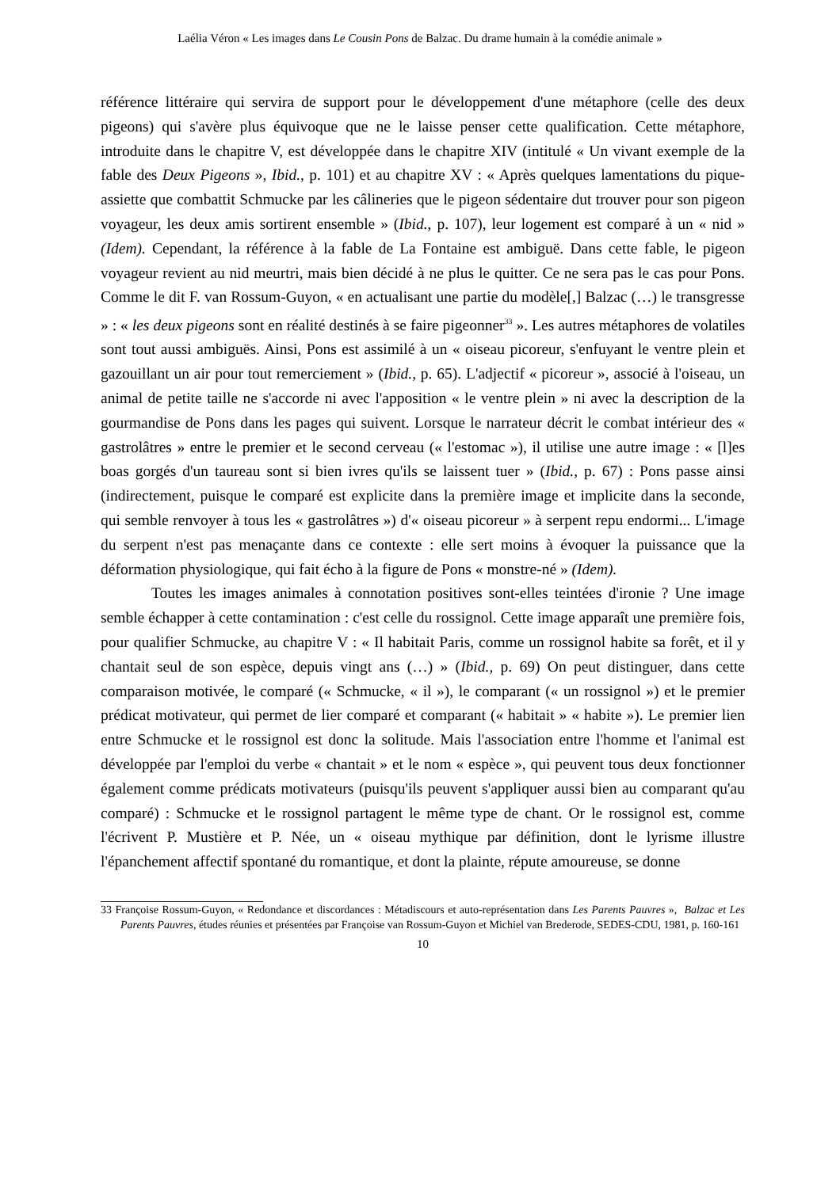Laélia Véron « Les images dans Le Cousin Pons de Balzac. Du drame humain à la comédie animale »
référence littéraire qui servira de support pour le développement d'une métaphore (celle des deux pigeons) qui s'avère plus équivoque que ne le laisse penser cette qualification. Cette métaphore, introduite dans le chapitre V, est développée dans le chapitre XIV (intitulé « Un vivant exemple de la fable des Deux Pigeons », Ibid., p. 101) et au chapitre XV : « Après quelques lamentations du pique-assiette que combattit Schmucke par les câlineries que le pigeon sédentaire dut trouver pour son pigeon voyageur, les deux amis sortirent ensemble » (Ibid., p. 107), leur logement est comparé à un « nid » (Idem). Cependant, la référence à la fable de La Fontaine est ambiguë. Dans cette fable, le pigeon voyageur revient au nid meurtri, mais bien décidé à ne plus le quitter. Ce ne sera pas le cas pour Pons. Comme le dit F. van Rossum-Guyon, « en actualisant une partie du modèle[,] Balzac (…) le transgresse » : « les deux pigeons sont en réalité destinés à se faire pigeonner<sup>33</sup> ». Les autres métaphores de volatiles sont tout aussi ambiguës. Ainsi, Pons est assimilé à un « oiseau picoreur, s'enfuyant le ventre plein et gazouillant un air pour tout remerciement » (Ibid., p. 65). L'adjectif « picoreur », associé à l'oiseau, un animal de petite taille ne s'accorde ni avec l'apposition « le ventre plein » ni avec la description de la gourmandise de Pons dans les pages qui suivent. Lorsque le narrateur décrit le combat intérieur des « gastrolâtres » entre le premier et le second cerveau (« l'estomac »), il utilise une autre image : « [l]es boas gorgés d'un taureau sont si bien ivres qu'ils se laissent tuer » (Ibid., p. 67) : Pons passe ainsi (indirectement, puisque le comparé est explicite dans la première image et implicite dans la seconde, qui semble renvoyer à tous les « gastrolâtres ») d'« oiseau picoreur » à serpent repu endormi... L'image du serpent n'est pas menaçante dans ce contexte : elle sert moins à évoquer la puissance que la déformation physiologique, qui fait écho à la figure de Pons « monstre-né » (Idem).
Toutes les images animales à connotation positives sont-elles teintées d'ironie ? Une image semble échapper à cette contamination : c'est celle du rossignol. Cette image apparaît une première fois, pour qualifier Schmucke, au chapitre V : « Il habitait Paris, comme un rossignol habite sa forêt, et il y chantait seul de son espèce, depuis vingt ans (…) » (Ibid., p. 69) On peut distinguer, dans cette comparaison motivée, le comparé (« Schmucke, « il »), le comparant (« un rossignol ») et le premier prédicat motivateur, qui permet de lier comparé et comparant (« habitait » « habite »). Le premier lien entre Schmucke et le rossignol est donc la solitude. Mais l'association entre l'homme et l'animal est développée par l'emploi du verbe « chantait » et le nom « espèce », qui peuvent tous deux fonctionner également comme prédicats motivateurs (puisqu'ils peuvent s'appliquer aussi bien au comparant qu'au comparé) : Schmucke et le rossignol partagent le même type de chant. Or le rossignol est, comme l'écrivent P. Mustière et P. Née, un « oiseau mythique par définition, dont le lyrisme illustre l'épanchement affectif spontané du romantique, et dont la plainte, répute amoureuse, se donne
33 Françoise Rossum-Guyon, « Redondance et discordances : Métadiscours et auto-représentation dans Les Parents Pauvres », Balzac et Les Parents Pauvres, études réunies et présentées par Françoise van Rossum-Guyon et Michiel van Brederode, SEDES-CDU, 1981, p. 160-161
10